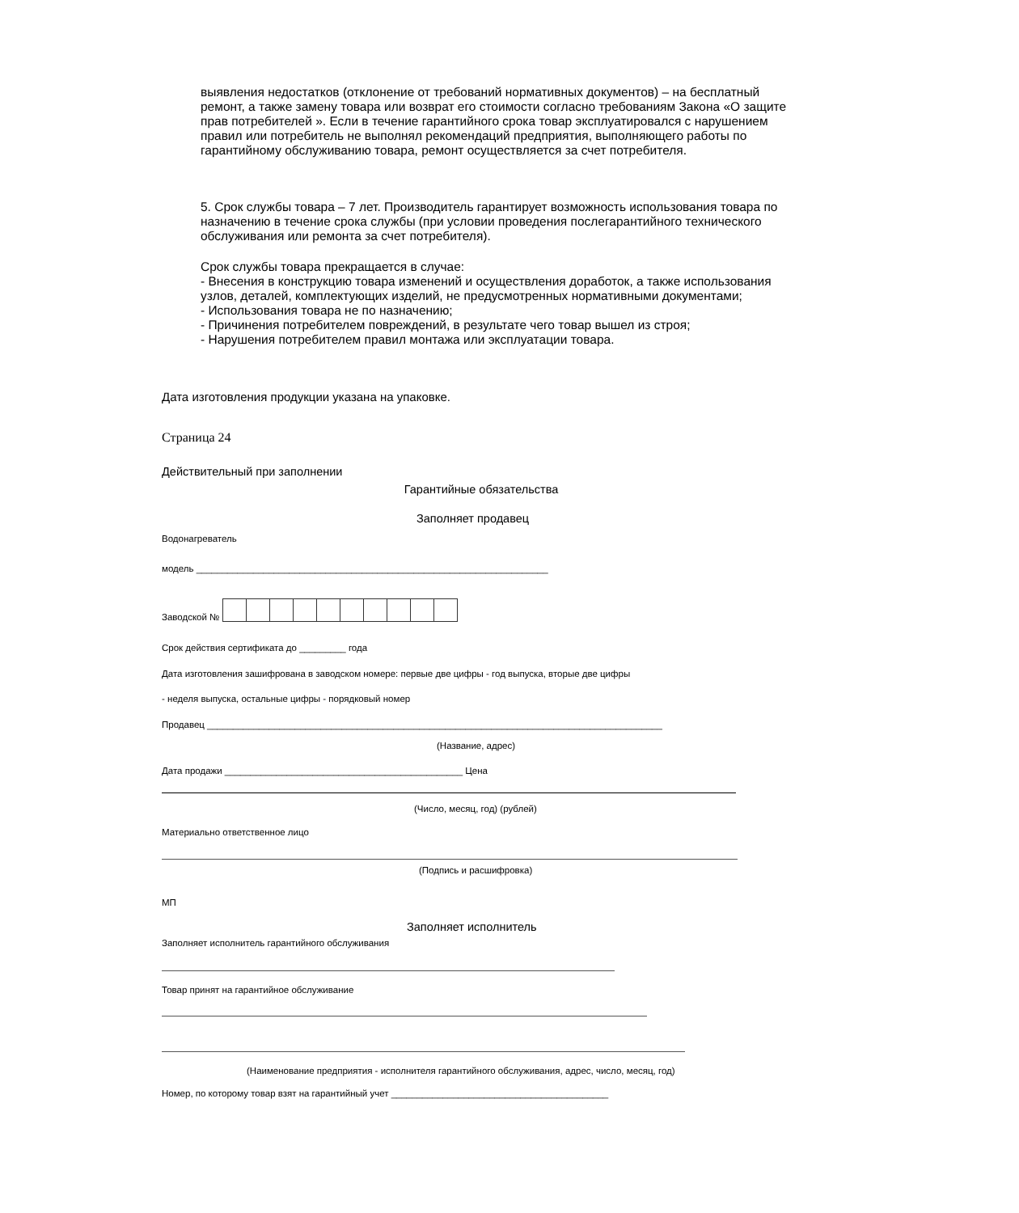выявления недостатков (отклонение от требований нормативных документов) – на бесплатный ремонт, а также замену товара или возврат его стоимости согласно требованиям Закона «О защите прав потребителей ». Если в течение гарантийного срока товар эксплуатировался с нарушением правил или потребитель не выполнял рекомендаций предприятия, выполняющего работы по гарантийному обслуживанию товара, ремонт осуществляется за счет потребителя.
5. Срок службы товара – 7 лет. Производитель гарантирует возможность использования товара по назначению в течение срока службы (при условии проведения послегарантийного технического обслуживания или ремонта за счет потребителя).
Срок службы товара прекращается в случае:
- Внесения в конструкцию товара изменений и осуществления доработок, а также использования узлов, деталей, комплектующих изделий, не предусмотренных нормативными документами;
- Использования товара не по назначению;
- Причинения потребителем повреждений, в результате чего товар вышел из строя;
- Нарушения потребителем правил монтажа или эксплуатации товара.
Дата изготовления продукции указана на упаковке.
Страница 24
Действительный при заполнении
Гарантийные обязательства
Заполняет продавец
Водонагреватель
модель ____________________________________________________________________
Заводской №
Срок действия сертификата до _________ года
Дата изготовления зашифрована в заводском номере: первые две цифры - год выпуска, вторые две цифры
- неделя выпуска, остальные цифры - порядковый номер
Продавец ________________________________________________________________________________________
(Название, адрес)
Дата продажи ______________________________________________ Цена
(Число, месяц, год) (рублей)
Материально ответственное лицо
(Подпись и расшифровка)
МП
Заполняет исполнитель
Заполняет исполнитель гарантийного обслуживания
Товар принят на гарантийное обслуживание
(Наименование предприятия - исполнителя гарантийного обслуживания, адрес, число, месяц, год)
Номер, по которому товар взят на гарантийный учет __________________________________________